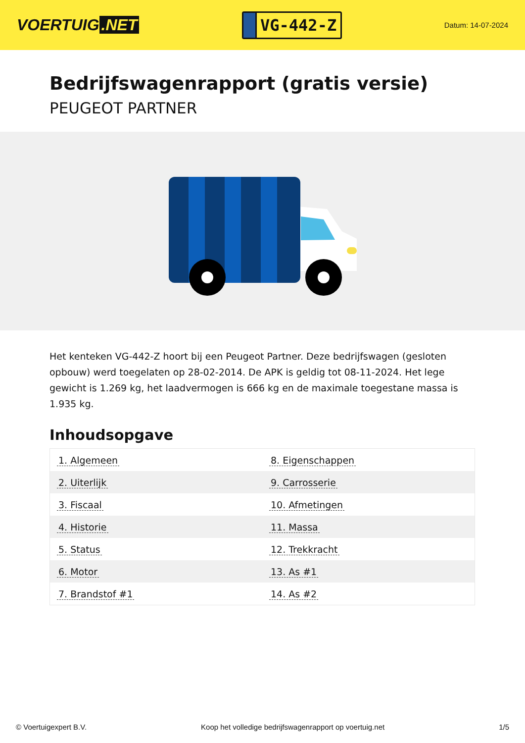VOERTUIG.NET
VG-442-Z
Datum: 14-07-2024
Bedrijfswagenrapport (gratis versie)
PEUGEOT PARTNER
Het kenteken VG-442-Z hoort bij een Peugeot Partner. Deze bedrijfswagen (gesloten opbouw) werd toegelaten op 28-02-2014. De APK is geldig tot 08-11-2024. Het lege gewicht is 1.269 kg, het laadvermogen is 666 kg en de maximale toegestane massa is 1.935 kg.
Inhoudsopgave
| 1. Algemeen | 8. Eigenschappen |
| 2. Uiterlijk | 9. Carrosserie |
| 3. Fiscaal | 10. Afmetingen |
| 4. Historie | 11. Massa |
| 5. Status | 12. Trekkracht |
| 6. Motor | 13. As #1 |
| 7. Brandstof #1 | 14. As #2 |
© Voertuigexpert B.V. Koop het volledige bedrijfswagenrapport op voertuig.net 1/5